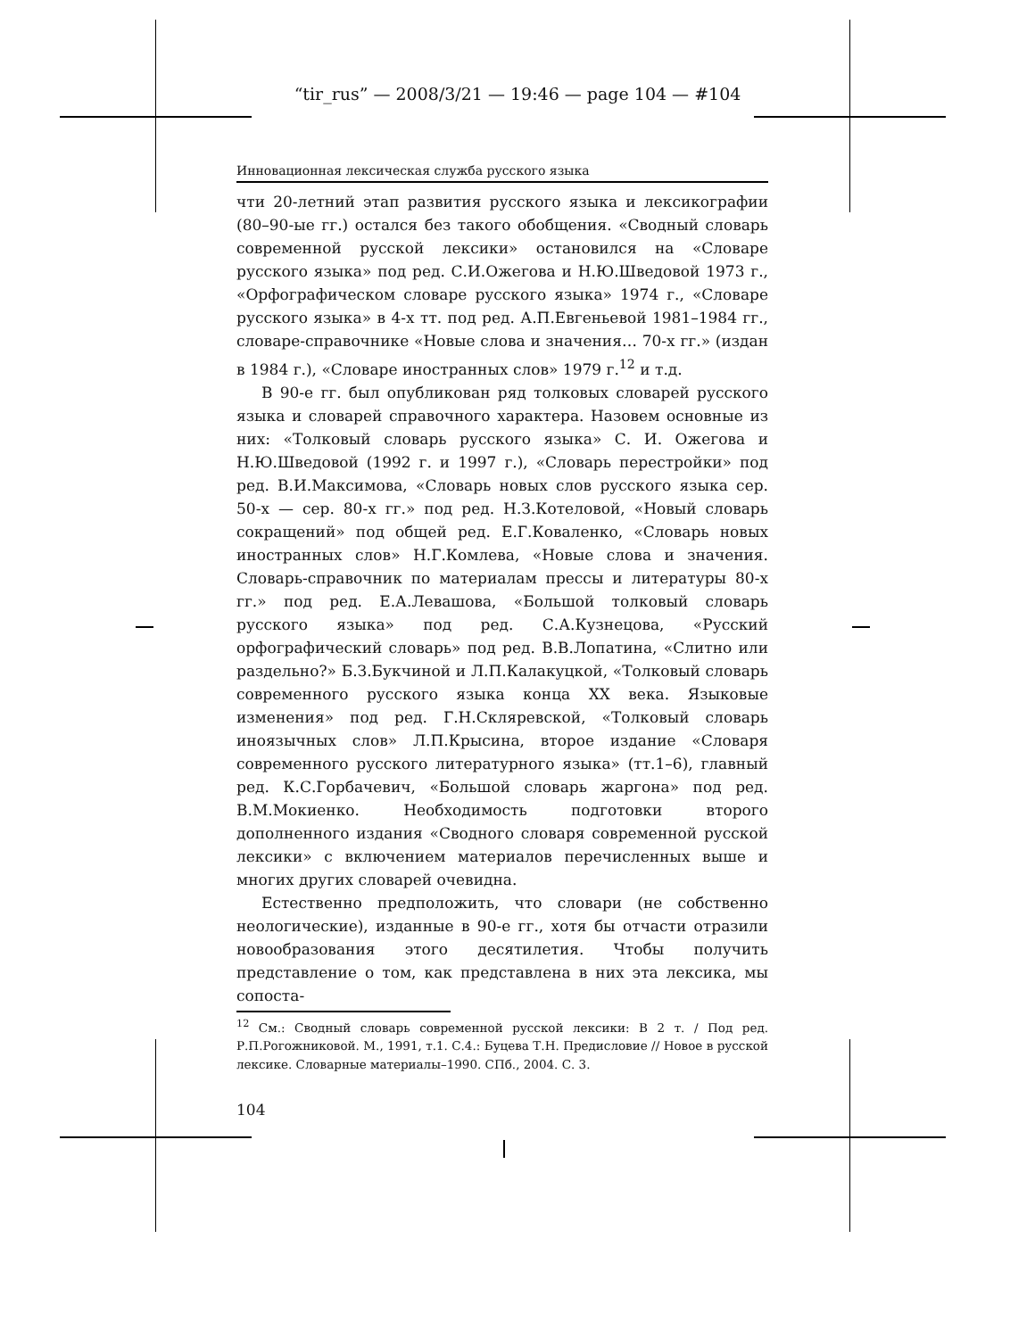“tir_rus” — 2008/3/21 — 19:46 — page 104 — #104
Инновационная лексическая служба русского языка
чти 20-летний этап развития русского языка и лексикографии (80–90-ые гг.) остался без такого обобщения. «Сводный словарь современной русской лексики» остановился на «Словаре русского языка» под ред. С.И.Ожегова и Н.Ю.Шведовой 1973 г., «Орфографическом словаре русского языка» 1974 г., «Словаре русского языка» в 4-х тт. под ред. А.П.Евгеньевой 1981–1984 гг., словаре-справочнике «Новые слова и значения… 70-х гг.» (издан в 1984 г.), «Словаре иностранных слов» 1979 г.<sup>12</sup> и т.д.
В 90-е гг. был опубликован ряд толковых словарей русского языка и словарей справочного характера. Назовем основные из них: «Толковый словарь русского языка» С. И. Ожегова и Н.Ю.Шведовой (1992 г. и 1997 г.), «Словарь перестройки» под ред. В.И.Максимова, «Словарь новых слов русского языка сер. 50-х — сер. 80-х гг.» под ред. Н.З.Котеловой, «Новый словарь сокращений» под общей ред. Е.Г.Коваленко, «Словарь новых иностранных слов» Н.Г.Комлева, «Новые слова и значения. Словарь-справочник по материалам прессы и литературы 80-х гг.» под ред. Е.А.Левашова, «Большой толковый словарь русского языка» под ред. С.А.Кузнецова, «Русский орфографический словарь» под ред. В.В.Лопатина, «Слитно или раздельно?» Б.З.Букчиной и Л.П.Калакуцкой, «Толковый словарь современного русского языка конца XX века. Языковые изменения» под ред. Г.Н.Скляревской, «Толковый словарь иноязычных слов» Л.П.Крысина, второе издание «Словаря современного русского литературного языка» (тт.1–6), главный ред. К.С.Горбачевич, «Большой словарь жаргона» под ред. В.М.Мокиенко. Необходимость подготовки второго дополненного издания «Сводного словаря современной русской лексики» с включением материалов перечисленных выше и многих других словарей очевидна.
Естественно предположить, что словари (не собственно неологические), изданные в 90-е гг., хотя бы отчасти отразили новообразования этого десятилетия. Чтобы получить представление о том, как представлена в них эта лексика, мы сопоста-
<sup>12</sup> См.: Сводный словарь современной русской лексики: В 2 т. / Под ред. Р.П.Рогожниковой. М., 1991, т.1. С.4.: Буцева Т.Н. Предисловие // Новое в русской лексике. Словарные материалы–1990. СПб., 2004. С. 3.
104